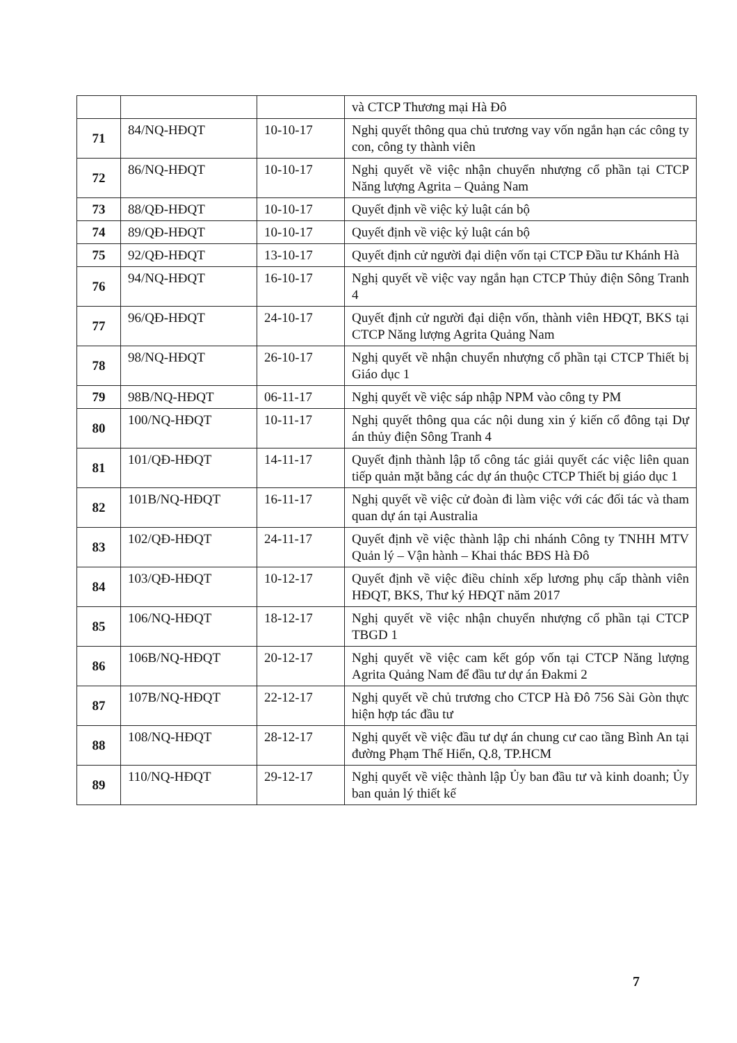| | | | và CTCP Thương mại Hà Đô |
| 71 | 84/NQ-HĐQT | 10-10-17 | Nghị quyết thông qua chủ trương vay vốn ngắn hạn các công ty con, công ty thành viên |
| 72 | 86/NQ-HĐQT | 10-10-17 | Nghị quyết về việc nhận chuyển nhượng cổ phần tại CTCP Năng lượng Agrita – Quảng Nam |
| 73 | 88/QĐ-HĐQT | 10-10-17 | Quyết định về việc kỷ luật cán bộ |
| 74 | 89/QĐ-HĐQT | 10-10-17 | Quyết định về việc kỷ luật cán bộ |
| 75 | 92/QĐ-HĐQT | 13-10-17 | Quyết định cử người đại diện vốn tại CTCP Đầu tư Khánh Hà |
| 76 | 94/NQ-HĐQT | 16-10-17 | Nghị quyết về việc vay ngắn hạn CTCP Thủy điện Sông Tranh 4 |
| 77 | 96/QĐ-HĐQT | 24-10-17 | Quyết định cử người đại diện vốn, thành viên HĐQT, BKS tại CTCP Năng lượng Agrita Quảng Nam |
| 78 | 98/NQ-HĐQT | 26-10-17 | Nghị quyết về nhận chuyển nhượng cổ phần tại CTCP Thiết bị Giáo dục 1 |
| 79 | 98B/NQ-HĐQT | 06-11-17 | Nghị quyết về việc sáp nhập NPM vào công ty PM |
| 80 | 100/NQ-HĐQT | 10-11-17 | Nghị quyết thông qua các nội dung xin ý kiến cổ đông tại Dự án thủy điện Sông Tranh 4 |
| 81 | 101/QĐ-HĐQT | 14-11-17 | Quyết định thành lập tổ công tác giải quyết các việc liên quan tiếp quản mặt bằng các dự án thuộc CTCP Thiết bị giáo dục 1 |
| 82 | 101B/NQ-HĐQT | 16-11-17 | Nghị quyết về việc cử đoàn đi làm việc với các đối tác và tham quan dự án tại Australia |
| 83 | 102/QĐ-HĐQT | 24-11-17 | Quyết định về việc thành lập chi nhánh Công ty TNHH MTV Quản lý – Vận hành – Khai thác BĐS Hà Đô |
| 84 | 103/QĐ-HĐQT | 10-12-17 | Quyết định về việc điều chỉnh xếp lương phụ cấp thành viên HĐQT, BKS, Thư ký HĐQT năm 2017 |
| 85 | 106/NQ-HĐQT | 18-12-17 | Nghị quyết về việc nhận chuyển nhượng cổ phần tại CTCP TBGD 1 |
| 86 | 106B/NQ-HĐQT | 20-12-17 | Nghị quyết về việc cam kết góp vốn tại CTCP Năng lượng Agrita Quảng Nam để đầu tư dự án Đakmi 2 |
| 87 | 107B/NQ-HĐQT | 22-12-17 | Nghị quyết về chủ trương cho CTCP Hà Đô 756 Sài Gòn thực hiện hợp tác đầu tư |
| 88 | 108/NQ-HĐQT | 28-12-17 | Nghị quyết về việc đầu tư dự án chung cư cao tầng Bình An tại đường Phạm Thế Hiển, Q.8, TP.HCM |
| 89 | 110/NQ-HĐQT | 29-12-17 | Nghị quyết về việc thành lập Ủy ban đầu tư và kinh doanh; Ủy ban quản lý thiết kế |
7